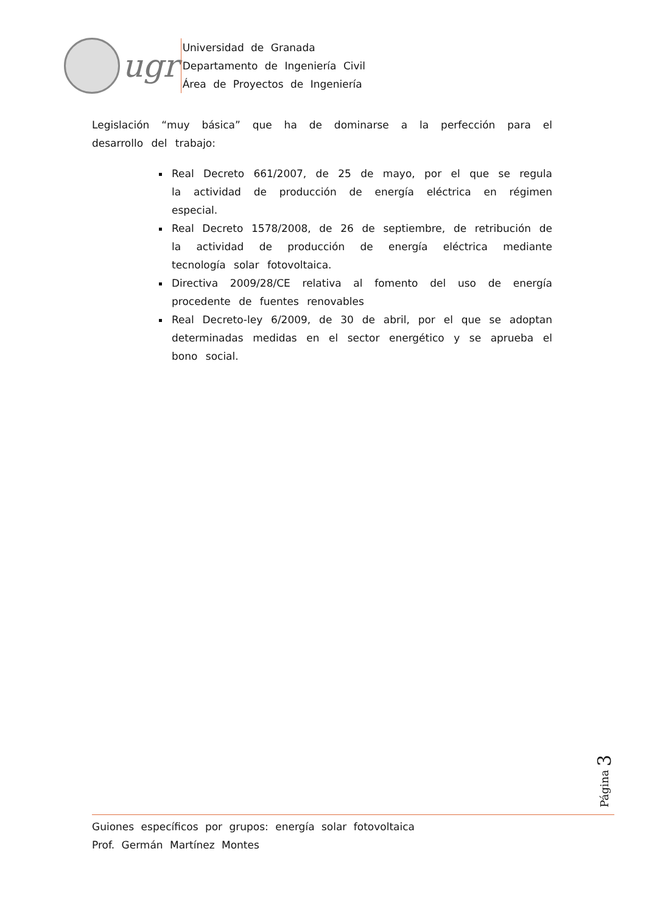ugr
Universidad de Granada
Departamento de Ingeniería Civil
Área de Proyectos de Ingeniería
Legislación “muy básica” que ha de dominarse a la perfección para el desarrollo del trabajo:
Real Decreto 661/2007, de 25 de mayo, por el que se regula la actividad de producción de energía eléctrica en régimen especial.
Real Decreto 1578/2008, de 26 de septiembre, de retribución de la actividad de producción de energía eléctrica mediante tecnología solar fotovoltaica.
Directiva 2009/28/CE relativa al fomento del uso de energía procedente de fuentes renovables
Real Decreto-ley 6/2009, de 30 de abril, por el que se adoptan determinadas medidas en el sector energético y se aprueba el bono social.
Página 3
Guiones específicos por grupos: energía solar fotovoltaica
Prof. Germán Martínez Montes